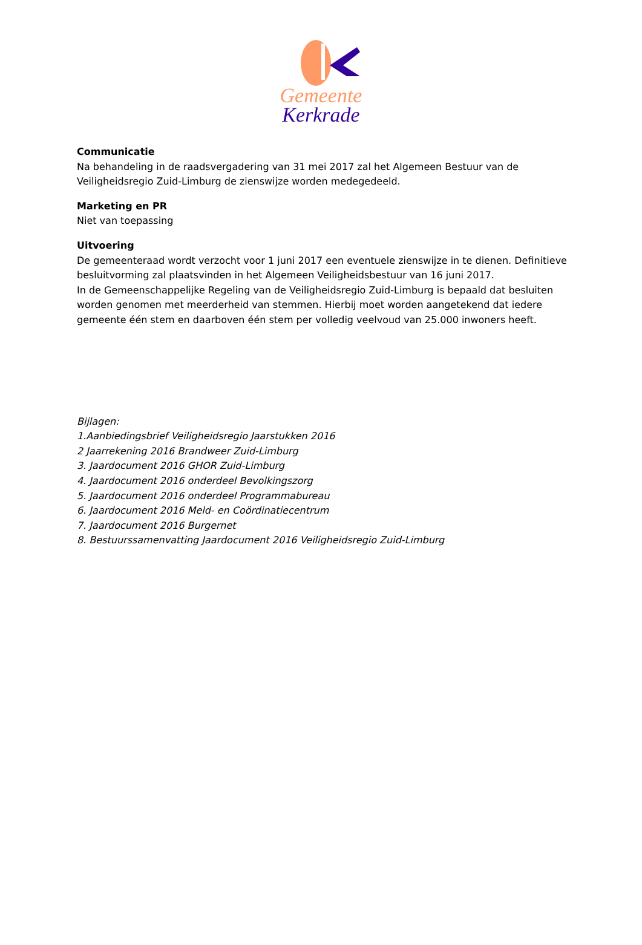Gemeente Kerkrade
Communicatie
Na behandeling in de raadsvergadering van 31 mei 2017 zal het Algemeen Bestuur van de Veiligheidsregio Zuid-Limburg de zienswijze worden medegedeeld.
Marketing en PR
Niet van toepassing
Uitvoering
De gemeenteraad wordt verzocht voor 1 juni 2017 een eventuele zienswijze in te dienen. Definitieve besluitvorming zal plaatsvinden in het Algemeen Veiligheidsbestuur van 16 juni 2017.
In de Gemeenschappelijke Regeling van de Veiligheidsregio Zuid-Limburg is bepaald dat besluiten worden genomen met meerderheid van stemmen. Hierbij moet worden aangetekend dat iedere gemeente één stem en daarboven één stem per volledig veelvoud van 25.000 inwoners heeft.
Bijlagen:
1.Aanbiedingsbrief Veiligheidsregio Jaarstukken 2016
2 Jaarrekening 2016 Brandweer Zuid-Limburg
3. Jaardocument 2016 GHOR Zuid-Limburg
4. Jaardocument 2016 onderdeel Bevolkingszorg
5. Jaardocument 2016 onderdeel Programmabureau
6. Jaardocument 2016 Meld- en Coördinatiecentrum
7. Jaardocument 2016 Burgernet
8. Bestuurssamenvatting Jaardocument 2016 Veiligheidsregio Zuid-Limburg